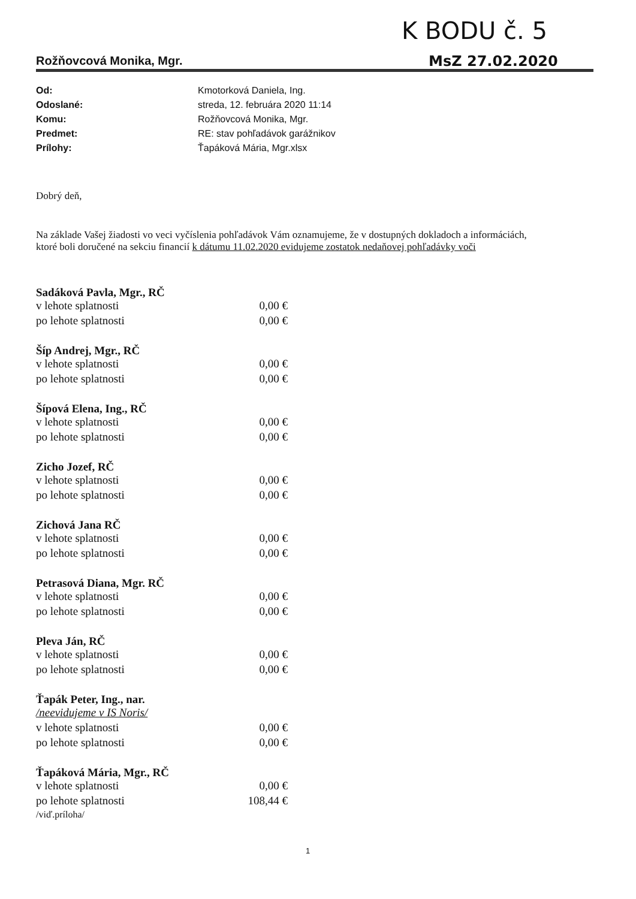K BODU č. 5
MsZ 27.02.2020
Rožňovcová Monika, Mgr.
Od: Kmotorková Daniela, Ing.
Odoslané: streda, 12. februára 2020 11:14
Komu: Rožňovcová Monika, Mgr.
Predmet: RE: stav pohľadávok garážnikov
Prílohy: Ťapáková Mária, Mgr.xlsx
Dobrý deň,
Na základe Vašej žiadosti vo veci vyčíslenia pohľadávok Vám oznamujeme, že v dostupných dokladoch a informáciách, ktoré boli doručené na sekciu financií k dátumu 11.02.2020 evidujeme zostatok nedaňovej pohľadávky voči
Sadáková Pavla, Mgr., RČ
v lehote splatnosti 0,00 €
po lehote splatnosti 0,00 €
Šíp Andrej, Mgr., RČ
v lehote splatnosti 0,00 €
po lehote splatnosti 0,00 €
Šípová Elena, Ing., RČ
v lehote splatnosti 0,00 €
po lehote splatnosti 0,00 €
Zicho Jozef, RČ
v lehote splatnosti 0,00 €
po lehote splatnosti 0,00 €
Zichová Jana RČ
v lehote splatnosti 0,00 €
po lehote splatnosti 0,00 €
Petrasová Diana, Mgr. RČ
v lehote splatnosti 0,00 €
po lehote splatnosti 0,00 €
Pleva Ján, RČ
v lehote splatnosti 0,00 €
po lehote splatnosti 0,00 €
Ťapák Peter, Ing., nar.
/neevidujeme v IS Noris/
v lehote splatnosti 0,00 €
po lehote splatnosti 0,00 €
Ťapáková Mária, Mgr., RČ
v lehote splatnosti 0,00 €
po lehote splatnosti 108,44 €
/viď.príloha/
1